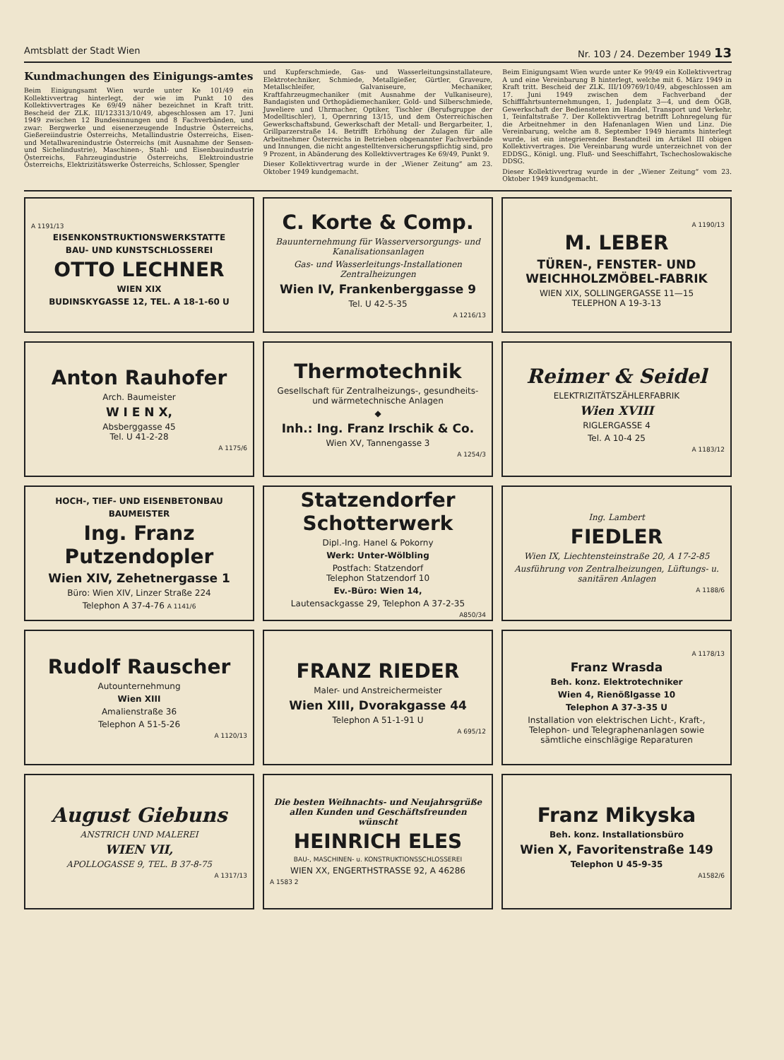Amtsblatt der Stadt Wien Nr. 103 / 24. Dezember 1949 13
Kundmachungen des Einigungs-amtes
Beim Einigungsamt Wien wurde unter Ke 101/49 ein Kollektivvertrag hinterlegt, der wie im Punkt 10 des Kollektivvertrages Ke 69/49 näher bezeichnet in Kraft tritt. Bescheid der ZLK. III/123313/10/49, abgeschlossen am 17. Juni 1949 zwischen 12 Bundesinnungen und 8 Fachverbänden, und zwar: Bergwerke und eisenerzeugende Industrie Österreichs, Gießereiindustrie Österreichs, Metallindustrie Österreichs, Eisen- und Metallwarenindustrie Österreichs (mit Ausnahme der Sensen- und Sichelindustrie), Maschinen-, Stahl- und Eisenbauindustrie Österreichs, Fahrzeugindustrie Österreichs, Elektroindustrie Österreichs, Elektrizitätswerke Österreichs, Schlosser, Spengler
und Kupferschmiede, Gas- und Wasserleitungsinstallateure, Elektrotechniker, Schmiede, Metallgießer, Gürtler, Graveure, Metallschleifer, Galvaniseure, Mechaniker, Kraftfahrzeugmechaniker (mit Ausnahme der Vulkaniseure), Bandagisten und Orthopädiemechaniker, Gold- und Silberschmiede, Juweliere und Uhrmacher, Optiker, Tischler (Berufsgruppe der Modelltischler), 1, Opernring 13/15, und dem Österreichischen Gewerkschaftsbund, Gewerkschaft der Metall- und Bergarbeiter, 1, Grillparzerstraße 14. Betrifft Erhöhung der Zulagen für alle Arbeitnehmer Österreichs in Betrieben obgenannter Fachverbände und Innungen, die nicht angestelltenversicherungspflichtig sind, pro 9 Prozent, in Abänderung des Kollektivvertrages Ke 69/49, Punkt 9.
Dieser Kollektivvertrag wurde in der „Wiener Zeitung“ am 23. Oktober 1949 kundgemacht.
Beim Einigungsamt Wien wurde unter Ke 99/49 ein Kollektivvertrag A und eine Vereinbarung B hinterlegt, welche mit 6. März 1949 in Kraft tritt. Bescheid der ZLK. III/109769/10/49, abgeschlossen am 17. Juni 1949 zwischen dem Fachverband der Schifffahrtsunternehmungen, 1, Judenplatz 3—4, und dem ÖGB, Gewerkschaft der Bediensteten im Handel, Transport und Verkehr, 1, Teinfaltstraße 7. Der Kollektivvertrag betrifft Lohnregelung für die Arbeitnehmer in den Hafenanlagen Wien und Linz. Die Vereinbarung, welche am 8. September 1949 hieramts hinterlegt wurde, ist ein integrierender Bestandteil im Artikel III obigen Kollektivvertrages. Die Vereinbarung wurde unterzeichnet von der EDDSG., Königl. ung. Fluß- und Seeschiffahrt, Tschechoslowakische DDSG.
Dieser Kollektivvertrag wurde in der „Wiener Zeitung“ vom 23. Oktober 1949 kundgemacht.
A 1191/13
EISENKONSTRUKTIONSWERKSTATTE
BAU- UND KUNSTSCHLOSSEREI
OTTO LECHNER
WIEN XIX
BUDINSKYGASSE 12, TEL. A 18-1-60 U
C. Korte & Comp.
Bauunternehmung für Wasserversorgungs- und Kanalisationsanlagen
Gas- und Wasserleitungs-Installationen Zentralheizungen
Wien IV, Frankenberggasse 9
Tel. U 42-5-35
A 1216/13
A 1190/13
M. LEBER
TÜREN-, FENSTER- UND WEICHHOLZMÖBEL-FABRIK
WIEN XIX, SOLLINGERGASSE 11—15
TELEPHON A 19-3-13
Anton Rauhofer
Arch. Baumeister
W I E N X,
Absberggasse 45
Tel. U 41-2-28
A 1175/6
Thermotechnik
Gesellschaft für Zentralheizungs-, gesundheits- und wärmetechnische Anlagen
◆
Inh.: Ing. Franz Irschik & Co.
Wien XV, Tannengasse 3
A 1254/3
Reimer & Seidel
ELEKTRIZITÄTSZÄHLERFABRIK
Wien XVIII
RIGLERGASSE 4
Tel. A 10-4 25
A 1183/12
HOCH-, TIEF- UND EISENBETONBAU
BAUMEISTER
Ing. Franz Putzendopler
Wien XIV, Zehetnergasse 1
Büro: Wien XIV, Linzer Straße 224
Telephon A 37-4-76 A 1141/6
Statzendorfer Schotterwerk
Dipl.-Ing. Hanel & Pokorny
Werk: Unter-Wölbling
Postfach: Statzendorf
Telephon Statzendorf 10
Ev.-Büro: Wien 14,
Lautensackgasse 29, Telephon A 37-2-35
A850/34
Ing. Lambert
FIEDLER
Wien IX, Liechtensteinstraße 20, A 17-2-85
Ausführung von Zentralheizungen, Lüftungs- u. sanitären Anlagen
A 1188/6
Rudolf Rauscher
Autounternehmung
Wien XIII
Amalienstraße 36
Telephon A 51-5-26
A 1120/13
FRANZ RIEDER
Maler- und Anstreichermeister
Wien XIII, Dvorakgasse 44
Telephon A 51-1-91 U
A 695/12
A 1178/13
Franz Wrasda
Beh. konz. Elektrotechniker
Wien 4, Rienößlgasse 10
Telephon A 37-3-35 U
Installation von elektrischen Licht-, Kraft-, Telephon- und Telegraphenanlagen sowie sämtliche einschlägige Reparaturen
August Giebuns
ANSTRICH UND MALEREI
WIEN VII,
APOLLOGASSE 9, TEL. B 37-8-75
A 1317/13
Die besten Weihnachts- und Neujahrsgrüße allen Kunden und Geschäftsfreunden wünscht
HEINRICH ELES
BAU-, MASCHINEN- u. KONSTRUKTIONSSCHLOSSEREI
WIEN XX, ENGERTHSTRASSE 92, A 46286
A 1583 2
Franz Mikyska
Beh. konz. Installationsbüro
Wien X, Favoritenstraße 149
Telephon U 45-9-35
A1582/6